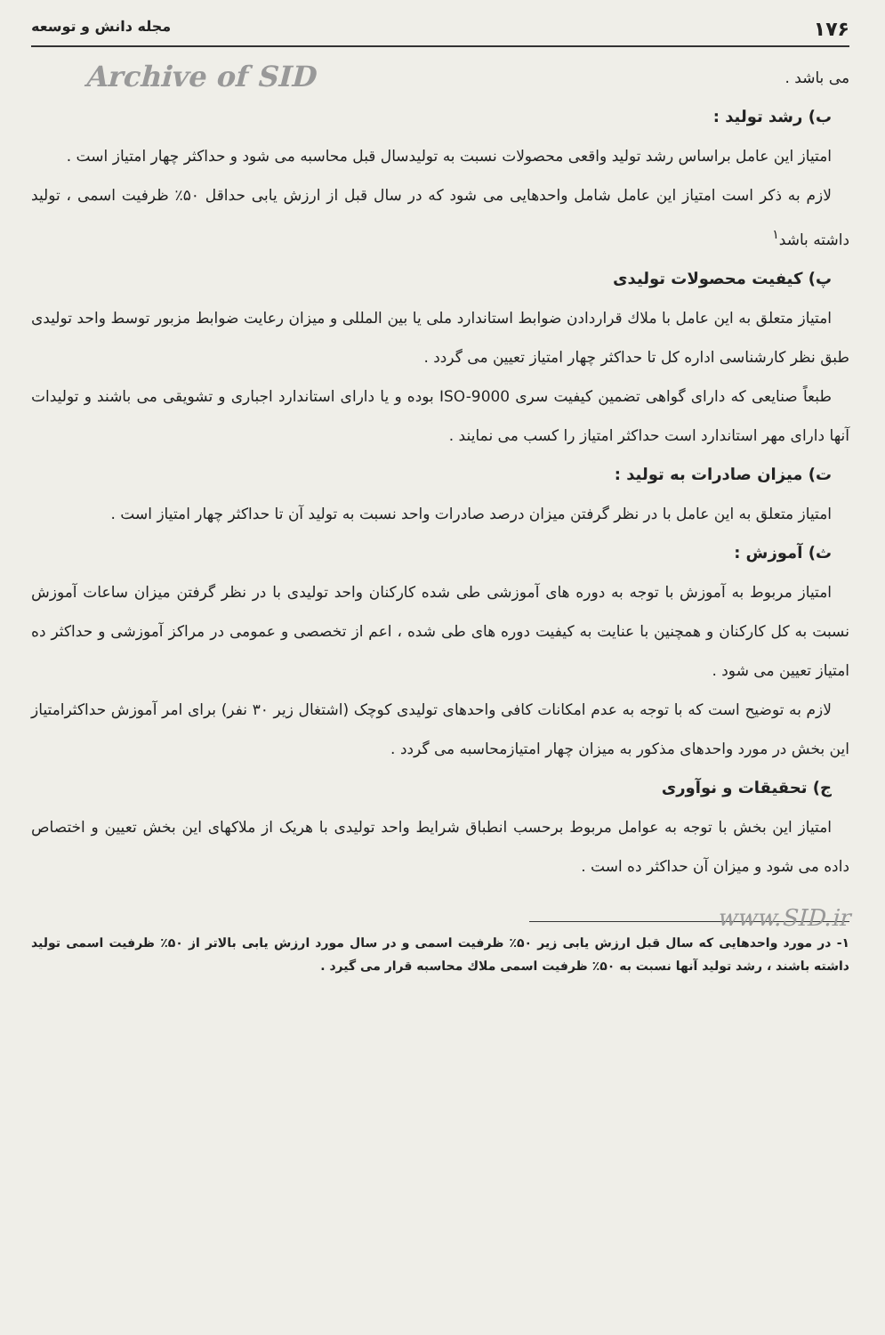۱۷۶ مجله دانش و توسعه
Archive of SID
می باشد .
ب) رشد تولید :
امتیاز این عامل براساس رشد تولید واقعی محصولات نسبت به تولیدسال قبل محاسبه می شود و حداکثر چهار امتیاز است .
لازم به ذکر است امتیاز این عامل شامل واحدهایی می شود که در سال قبل از ارزش یابی حداقل ۵۰٪ ظرفیت اسمی ، تولید داشته باشد<sup>۱</sup>
پ) کیفیت محصولات تولیدی
امتیاز متعلق به این عامل با ملاك قراردادن ضوابط استاندارد ملی یا بین المللی و میزان رعایت ضوابط مزبور توسط واحد تولیدی طبق نظر کارشناسی اداره کل تا حداکثر چهار امتیاز تعیین می گردد .
طبعاً صنایعی که دارای گواهی تضمین کیفیت سری ISO-9000 بوده و یا دارای استاندارد اجباری و تشویقی می باشند و تولیدات آنها دارای مهر استاندارد است حداکثر امتیاز را کسب می نمایند .
ت) میزان صادرات به تولید :
امتیاز متعلق به این عامل با در نظر گرفتن میزان درصد صادرات واحد نسبت به تولید آن تا حداکثر چهار امتیاز است .
ث) آموزش :
امتیاز مربوط به آموزش با توجه به دوره های آموزشی طی شده کارکنان واحد تولیدی با در نظر گرفتن میزان ساعات آموزش نسبت به کل کارکنان و همچنین با عنایت به کیفیت دوره های طی شده ، اعم از تخصصی و عمومی در مراکز آموزشی و حداکثر ده امتیاز تعیین می شود .
لازم به توضیح است که با توجه به عدم امکانات کافی واحدهای تولیدی کوچک (اشتغال زیر ۳۰ نفر) برای امر آموزش حداکثرامتیاز این بخش در مورد واحدهای مذکور به میزان چهار امتیازمحاسبه می گردد .
ج) تحقیقات و نوآوری
امتیاز این بخش با توجه به عوامل مربوط برحسب انطباق شرایط واحد تولیدی با هریک از ملاکهای این بخش تعیین و اختصاص داده می شود و میزان آن حداکثر ده است .
www.SID.ir
۱- در مورد واحدهایی که سال قبل ارزش یابی زیر ۵۰٪ ظرفیت اسمی و در سال مورد ارزش یابی بالاتر از ۵۰٪ ظرفیت اسمی تولید داشته باشند ، رشد تولید آنها نسبت به ۵۰٪ ظرفیت اسمی ملاك محاسبه قرار می گیرد .